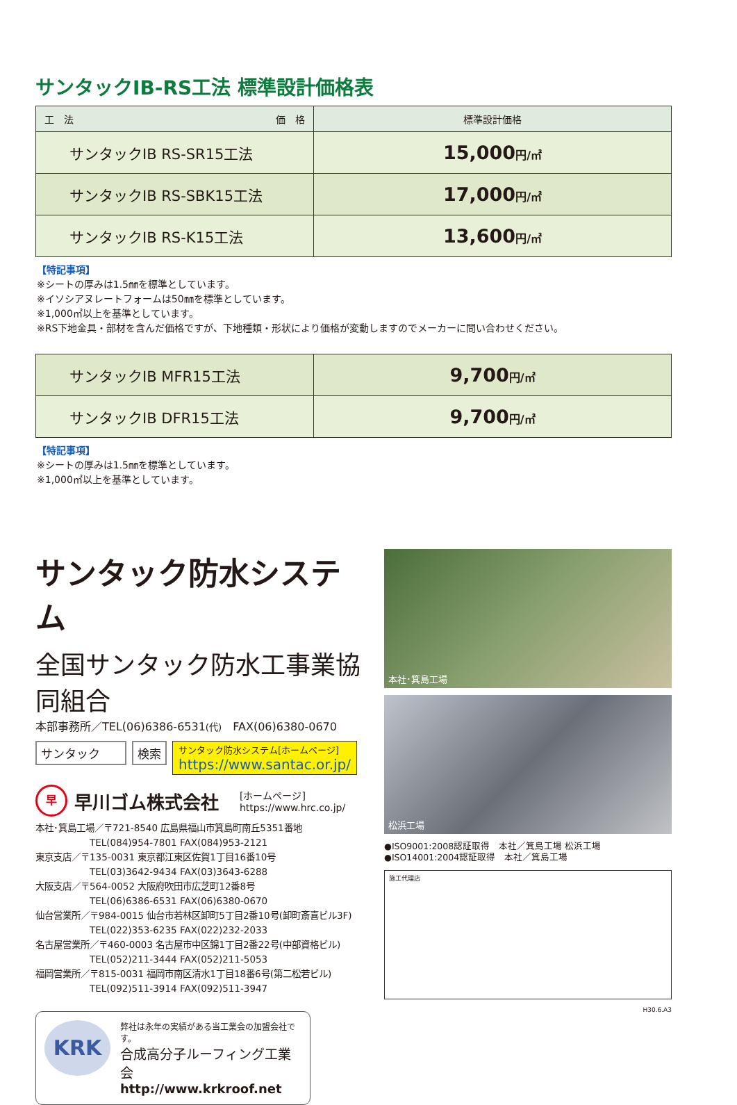サンタックIB-RS工法 標準設計価格表
| 工 法 価 格 | 標準設計価格 |
| --- | --- |
| サンタックIB RS-SR15工法 | 15,000 円/㎡ |
| サンタックIB RS-SBK15工法 | 17,000 円/㎡ |
| サンタックIB RS-K15工法 | 13,600 円/㎡ |
【特記事項】
※シートの厚みは1.5㎜を標準としています。
※イソシアヌレートフォームは50㎜を標準としています。
※1,000㎡以上を基準としています。
※RS下地金具・部材を含んだ価格ですが、下地種類・形状により価格が変動しますのでメーカーに問い合わせください。
| サンタックIB MFR15工法 | 9,700 円/㎡ |
| サンタックIB DFR15工法 | 9,700 円/㎡ |
【特記事項】
※シートの厚みは1.5㎜を標準としています。
※1,000㎡以上を基準としています。
サンタック防水システム
全国サンタック防水工事業協同組合
本部事務所／TEL(06)6386-6531(代)　FAX(06)6380-0670
サンタック 検索
サンタック防水システム[ホームページ]
https://www.santac.or.jp/
早
早川ゴム株式会社
[ホームページ]
https://www.hrc.co.jp/
本社･箕島工場／〒721-8540 広島県福山市箕島町南丘5351番地
　　　　　　TEL(084)954-7801 FAX(084)953-2121
東京支店／〒135-0031 東京都江東区佐賀1丁目16番10号
　　　　　　TEL(03)3642-9434 FAX(03)3643-6288
大阪支店／〒564-0052 大阪府吹田市広芝町12番8号
　　　　　　TEL(06)6386-6531 FAX(06)6380-0670
仙台営業所／〒984-0015 仙台市若林区卸町5丁目2番10号(卸町斎喜ビル3F)
　　　　　　TEL(022)353-6235 FAX(022)232-2033
名古屋営業所／〒460-0003 名古屋市中区錦1丁目2番22号(中部資格ビル)
　　　　　　TEL(052)211-3444 FAX(052)211-5053
福岡営業所／〒815-0031 福岡市南区清水1丁目18番6号(第二松若ビル)
　　　　　　TEL(092)511-3914 FAX(092)511-3947
KRK
弊社は永年の実績がある当工業会の加盟会社です。
合成高分子ルーフィング工業会
http://www.krkroof.net
本社･箕島工場
松浜工場
●ISO9001:2008認証取得　本社／箕島工場 松浜工場
●ISO14001:2004認証取得　本社／箕島工場
施工代理店
H30.6.A3